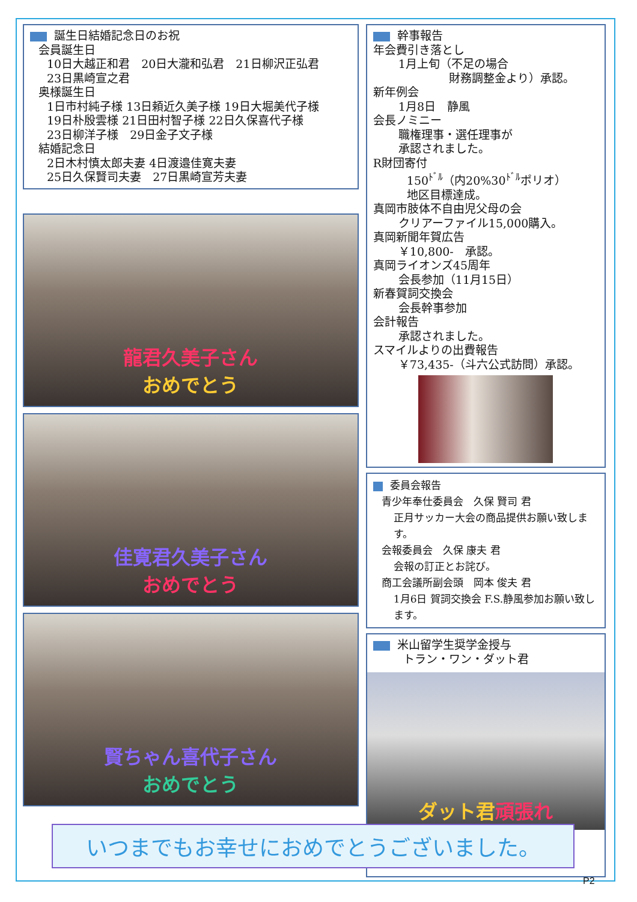誕生日結婚記念日のお祝
会員誕生日
10日大越正和君　20日大瀧和弘君　21日柳沢正弘君
23日黒崎宣之君
奥様誕生日
1日市村純子様 13日頼近久美子様 19日大堀美代子様
19日朴殷雲様 21日田村智子様 22日久保喜代子様
23日柳洋子様　29日金子文子様
結婚記念日
2日木村慎太郎夫妻 4日渡邉佳寛夫妻
25日久保賢司夫妻　27日黒崎宣芳夫妻
龍君久美子さん
おめでとう
佳寛君久美子さん
おめでとう
賢ちゃん喜代子さん
おめでとう
幹事報告
年会費引き落とし
1月上旬（不足の場合
財務調整金より）承認。
新年例会
1月8日　静風
会長ノミニー
職権理事・選任理事が
承認されました。
R財団寄付
150<sup>ﾄﾞﾙ</sup>（内20%30<sup>ﾄﾞﾙ</sup>ポリオ）
地区目標達成。
真岡市肢体不自由児父母の会
クリアーファイル15,000購入。
真岡新聞年賀広告
￥10,800-　承認。
真岡ライオンズ45周年
会長参加（11月15日）
新春賀詞交換会
会長幹事参加
会計報告
承認されました。
スマイルよりの出費報告
￥73,435-（斗六公式訪問）承認。
委員会報告
青少年奉仕委員会　久保 賢司 君
正月サッカー大会の商品提供お願い致します。
会報委員会　久保 康夫 君
会報の訂正とお詫び。
商工会議所副会頭　岡本 俊夫 君
1月6日 賀詞交換会 F.S.静風参加お願い致します。
米山留学生奨学金授与
トラン・ワン・ダット君
ダット君 頑張れ
いつまでもお幸せにおめでとうございました。
P2